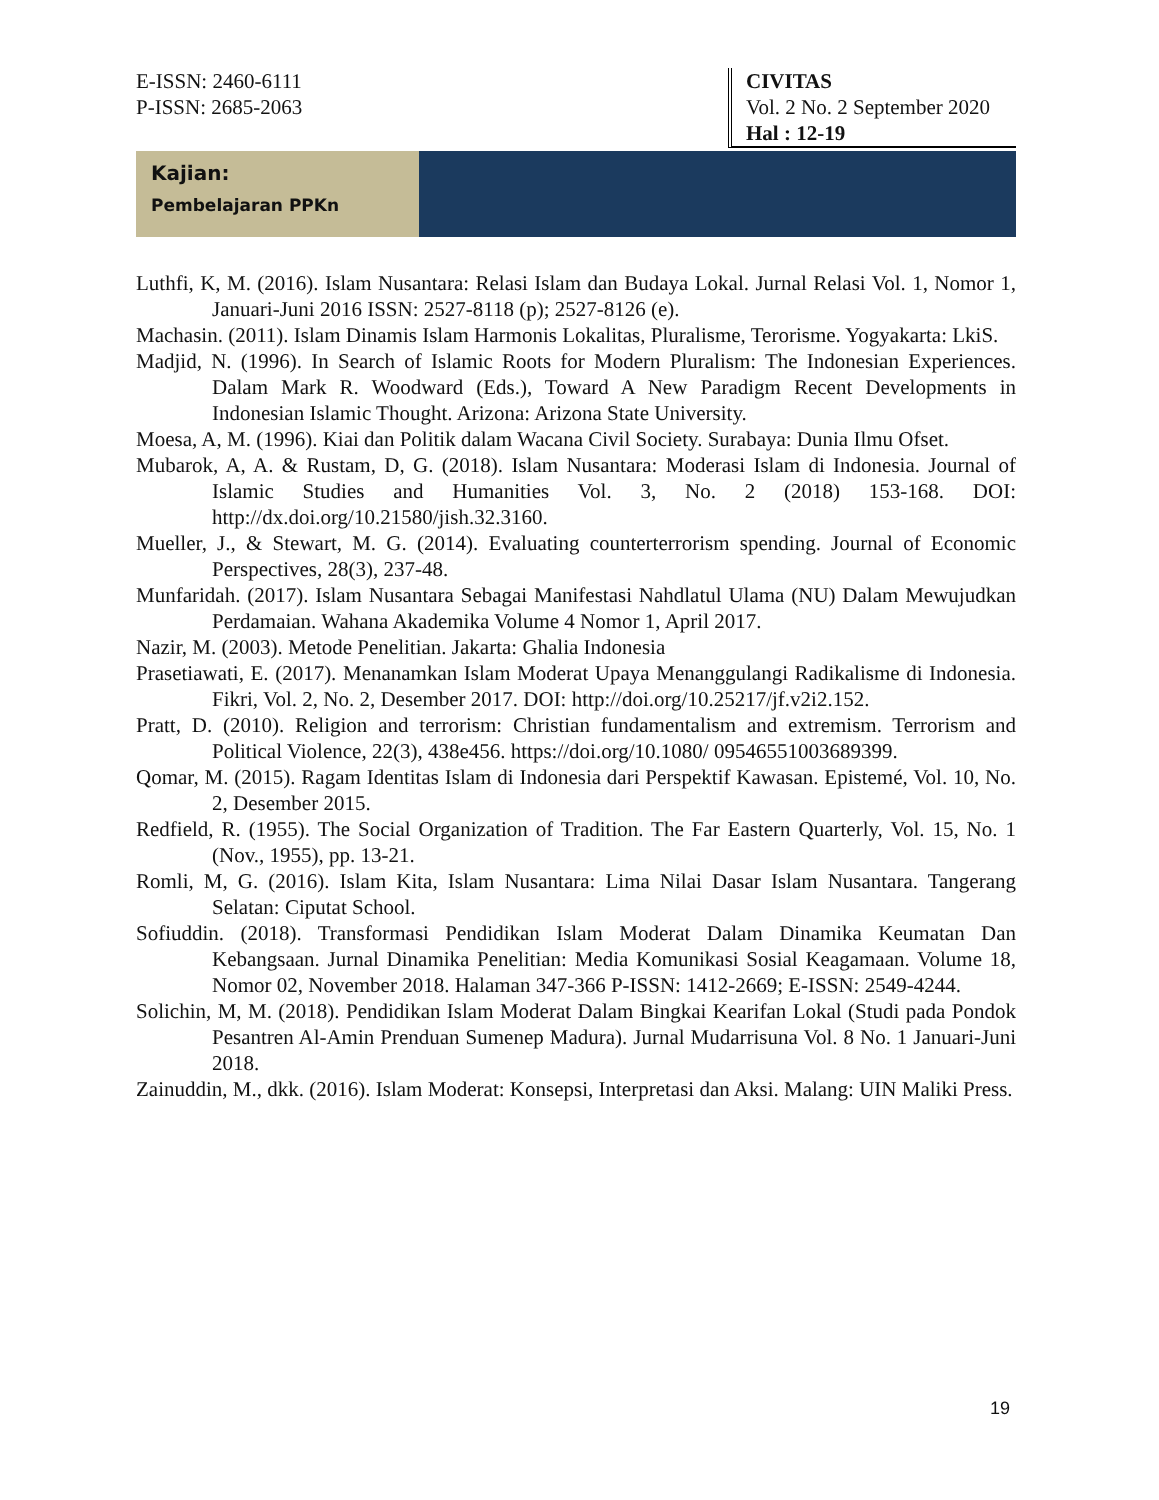E-ISSN: 2460-6111
P-ISSN: 2685-2063
CIVITAS
Vol. 2 No. 2 September 2020
Hal : 12-19
Kajian:
Pembelajaran PPKn
Luthfi, K, M. (2016). Islam Nusantara: Relasi Islam dan Budaya Lokal. Jurnal Relasi Vol. 1, Nomor 1, Januari-Juni 2016 ISSN: 2527-8118 (p); 2527-8126 (e).
Machasin. (2011). Islam Dinamis Islam Harmonis Lokalitas, Pluralisme, Terorisme. Yogyakarta: LkiS.
Madjid, N. (1996). In Search of Islamic Roots for Modern Pluralism: The Indonesian Experiences. Dalam Mark R. Woodward (Eds.), Toward A New Paradigm Recent Developments in Indonesian Islamic Thought. Arizona: Arizona State University.
Moesa, A, M. (1996). Kiai dan Politik dalam Wacana Civil Society. Surabaya: Dunia Ilmu Ofset.
Mubarok, A, A. & Rustam, D, G. (2018). Islam Nusantara: Moderasi Islam di Indonesia. Journal of Islamic Studies and Humanities Vol. 3, No. 2 (2018) 153-168. DOI: http://dx.doi.org/10.21580/jish.32.3160.
Mueller, J., & Stewart, M. G. (2014). Evaluating counterterrorism spending. Journal of Economic Perspectives, 28(3), 237-48.
Munfaridah. (2017). Islam Nusantara Sebagai Manifestasi Nahdlatul Ulama (NU) Dalam Mewujudkan Perdamaian. Wahana Akademika Volume 4 Nomor 1, April 2017.
Nazir, M. (2003). Metode Penelitian. Jakarta: Ghalia Indonesia
Prasetiawati, E. (2017). Menanamkan Islam Moderat Upaya Menanggulangi Radikalisme di Indonesia. Fikri, Vol. 2, No. 2, Desember 2017. DOI: http://doi.org/10.25217/jf.v2i2.152.
Pratt, D. (2010). Religion and terrorism: Christian fundamentalism and extremism. Terrorism and Political Violence, 22(3), 438e456. https://doi.org/10.1080/ 09546551003689399.
Qomar, M. (2015). Ragam Identitas Islam di Indonesia dari Perspektif Kawasan. Epistemé, Vol. 10, No. 2, Desember 2015.
Redfield, R. (1955). The Social Organization of Tradition. The Far Eastern Quarterly, Vol. 15, No. 1 (Nov., 1955), pp. 13-21.
Romli, M, G. (2016). Islam Kita, Islam Nusantara: Lima Nilai Dasar Islam Nusantara. Tangerang Selatan: Ciputat School.
Sofiuddin. (2018). Transformasi Pendidikan Islam Moderat Dalam Dinamika Keumatan Dan Kebangsaan. Jurnal Dinamika Penelitian: Media Komunikasi Sosial Keagamaan. Volume 18, Nomor 02, November 2018. Halaman 347-366 P-ISSN: 1412-2669; E-ISSN: 2549-4244.
Solichin, M, M. (2018). Pendidikan Islam Moderat Dalam Bingkai Kearifan Lokal (Studi pada Pondok Pesantren Al-Amin Prenduan Sumenep Madura). Jurnal Mudarrisuna Vol. 8 No. 1 Januari-Juni 2018.
Zainuddin, M., dkk. (2016). Islam Moderat: Konsepsi, Interpretasi dan Aksi. Malang: UIN Maliki Press.
19